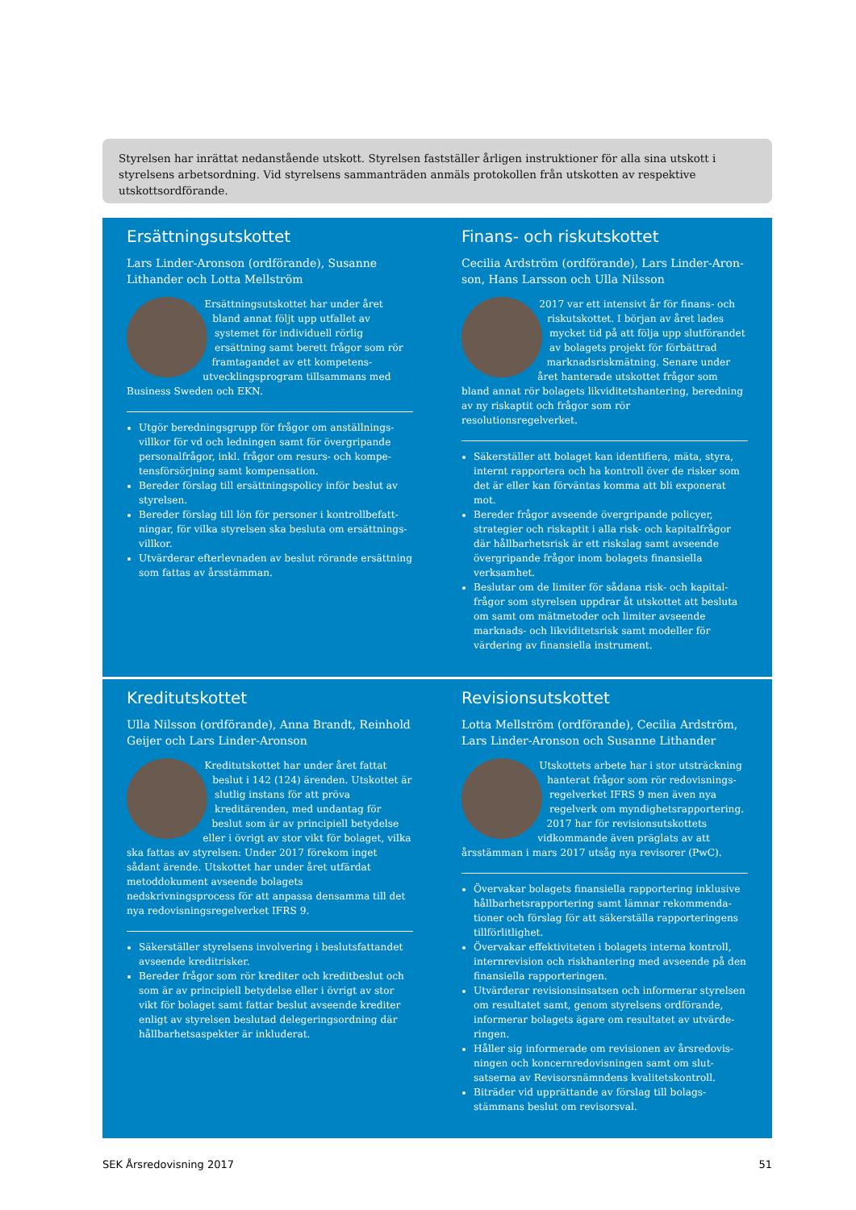Styrelsen har inrättat nedanstående utskott. Styrelsen fastställer årligen instruktioner för alla sina utskott i styrelsens arbetsordning. Vid styrelsens sammanträden anmäls protokollen från utskotten av respektive utskottsordförande.
Ersättningsutskottet
Lars Linder-Aronson (ordförande), Susanne Lithander och Lotta Mellström
Ersättningsutskottet har under året bland annat följt upp utfallet av systemet för individuell rörlig ersättning samt berett frågor som rör framtagandet av ett kompetens­utvecklingsprogram tillsammans med Business Sweden och EKN.
Utgör beredningsgrupp för frågor om anställnings­villkor för vd och ledningen samt för övergripande personalfrågor, inkl. frågor om resurs- och kompe­tensförsörjning samt kompensation.
Bereder förslag till ersättningspolicy inför beslut av styrelsen.
Bereder förslag till lön för personer i kontrollbefatt­ningar, för vilka styrelsen ska besluta om ersättnings­villkor.
Utvärderar efterlevnaden av beslut rörande ersättning som fattas av årsstämman.
Finans- och riskutskottet
Cecilia Ardström (ordförande), Lars Linder-Aron­son, Hans Larsson och Ulla Nilsson
2017 var ett intensivt år för finans- och riskutskottet. I början av året lades mycket tid på att följa upp slutföran­det av bolagets projekt för förbättrad marknadsriskmätning. Senare under året hanterade utskottet frågor som bland annat rör bolagets likviditets­hantering, beredning av ny riskaptit och frågor som rör resolutionsregelverket.
Säkerställer att bolaget kan identifiera, mäta, styra, internt rapportera och ha kontroll över de risker som det är eller kan förväntas komma att bli exponerat mot.
Bereder frågor avseende övergripande policyer, strate­gier och riskaptit i alla risk- och kapitalfrågor där håll­barhetsrisk är ett riskslag samt avseende övergripande frågor inom bolagets finansiella verksamhet.
Beslutar om de limiter för sådana risk- och kapital­frågor som styrelsen uppdrar åt utskottet att besluta om samt om mätmetoder och limiter avseende marknads- och likviditetsrisk samt modeller för värdering av finansiella instrument.
Kreditutskottet
Ulla Nilsson (ordförande), Anna Brandt, Reinhold Geijer och Lars Linder-Aronson
Kreditutskottet har under året fattat beslut i 142 (124) ärenden. Utskottet är slutlig instans för att pröva kreditärenden, med undantag för beslut som är av principiell betydelse eller i övrigt av stor vikt för bo­laget, vilka ska fattas av styrelsen: Under 2017 förekom inget sådant ärende. Utskot­tet har under året utfärdat metoddokument avseende bolagets nedskrivningsprocess för att anpassa densamma till det nya redovisningsregelverket IFRS 9.
Säkerställer styrelsens involvering i beslutsfattandet avseende kreditrisker.
Bereder frågor som rör krediter och kreditbeslut och som är av principiell betydelse eller i övrigt av stor vikt för bolaget samt fattar beslut avseende krediter enligt av styrelsen beslutad delegeringsordning där hållbarhets­aspekter är inkluderat.
Revisionsutskottet
Lotta Mellström (ordförande), Cecilia Ardström, Lars Linder-Aronson och Susanne Lithander
Utskottets arbete har i stor utsträckning hanterat frågor som rör redovisnings­regelverket IFRS 9 men även nya regel­verk om myndighetsrapportering. 2017 har för revisionsutskottets vidkom­mande även präglats av att årsstämman i mars 2017 utsåg nya revisorer (PwC).
Övervakar bolagets finansiella rapportering inklusive hållbarhetsrapportering samt lämnar rekommenda­tioner och förslag för att säkerställa rapporteringens tillförlitlighet.
Övervakar effektiviteten i bolagets interna kontroll, internrevision och riskhantering med avseende på den finansiella rapporteringen.
Utvärderar revisionsinsatsen och informerar styrelsen om resultatet samt, genom styrelsens ordförande, informerar bolagets ägare om resultatet av utvärde­ringen.
Håller sig informerade om revisionen av årsredovis­ningen och koncernredovisningen samt om slut­satserna av Revisorsnämndens kvalitetskontroll.
Biträder vid upprättande av förslag till bolags­stämmans beslut om revisorsval.
SEK Årsredovisning 2017 51